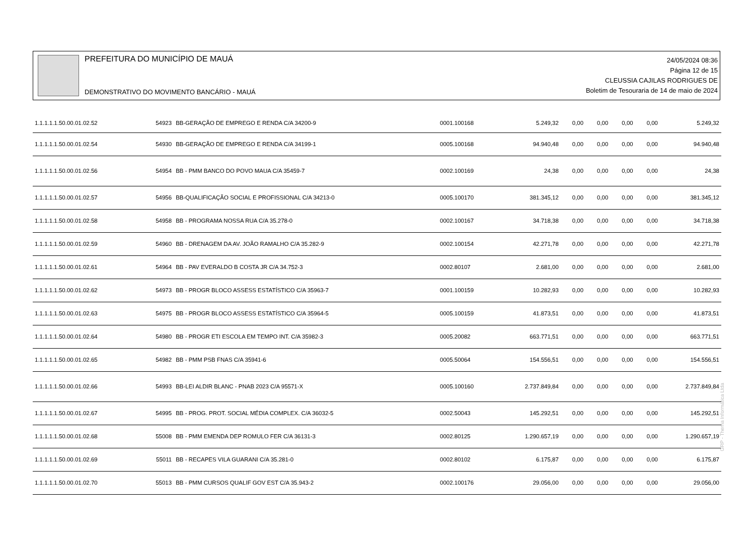PREFEITURA DO MUNICÍPIO DE MAUÁ
DEMONSTRATIVO DO MOVIMENTO BANCÁRIO - MAUÁ
24/05/2024 08:36
Página 12 de 15
CLEUSSIA CAJILAS RODRIGUES DE
Boletim de Tesouraria de 14 de maio de 2024
| 1.1.1.1.1.50.00.01.02.52 | 54923 | BB-GERAÇÃO DE EMPREGO E RENDA C/A 34200-9 | 0001.100168 | 5.249,32 | 0,00 | 0,00 | 0,00 | 0,00 | 5.249,32 |
| 1.1.1.1.1.50.00.01.02.54 | 54930 | BB-GERAÇÃO DE EMPREGO E RENDA C/A 34199-1 | 0005.100168 | 94.940,48 | 0,00 | 0,00 | 0,00 | 0,00 | 94.940,48 |
| 1.1.1.1.1.50.00.01.02.56 | 54954 | BB - PMM BANCO DO POVO MAUA C/A 35459-7 | 0002.100169 | 24,38 | 0,00 | 0,00 | 0,00 | 0,00 | 24,38 |
| 1.1.1.1.1.50.00.01.02.57 | 54956 | BB-QUALIFICAÇÃO SOCIAL E PROFISSIONAL C/A 34213-0 | 0005.100170 | 381.345,12 | 0,00 | 0,00 | 0,00 | 0,00 | 381.345,12 |
| 1.1.1.1.1.50.00.01.02.58 | 54958 | BB - PROGRAMA NOSSA RUA C/A 35.278-0 | 0002.100167 | 34.718,38 | 0,00 | 0,00 | 0,00 | 0,00 | 34.718,38 |
| 1.1.1.1.1.50.00.01.02.59 | 54960 | BB - DRENAGEM DA AV. JOÃO RAMALHO C/A 35.282-9 | 0002.100154 | 42.271,78 | 0,00 | 0,00 | 0,00 | 0,00 | 42.271,78 |
| 1.1.1.1.1.50.00.01.02.61 | 54964 | BB - PAV EVERALDO B COSTA JR C/A 34.752-3 | 0002.80107 | 2.681,00 | 0,00 | 0,00 | 0,00 | 0,00 | 2.681,00 |
| 1.1.1.1.1.50.00.01.02.62 | 54973 | BB - PROGR BLOCO ASSESS ESTATÍSTICO C/A 35963-7 | 0001.100159 | 10.282,93 | 0,00 | 0,00 | 0,00 | 0,00 | 10.282,93 |
| 1.1.1.1.1.50.00.01.02.63 | 54975 | BB - PROGR BLOCO ASSESS ESTATÍSTICO C/A 35964-5 | 0005.100159 | 41.873,51 | 0,00 | 0,00 | 0,00 | 0,00 | 41.873,51 |
| 1.1.1.1.1.50.00.01.02.64 | 54980 | BB - PROGR ETI ESCOLA EM TEMPO INT. C/A 35982-3 | 0005.20082 | 663.771,51 | 0,00 | 0,00 | 0,00 | 0,00 | 663.771,51 |
| 1.1.1.1.1.50.00.01.02.65 | 54982 | BB - PMM PSB FNAS C/A 35941-6 | 0005.50064 | 154.556,51 | 0,00 | 0,00 | 0,00 | 0,00 | 154.556,51 |
| 1.1.1.1.1.50.00.01.02.66 | 54993 | BB-LEI ALDIR BLANC - PNAB 2023 C/A 95571-X | 0005.100160 | 2.737.849,84 | 0,00 | 0,00 | 0,00 | 0,00 | 2.737.849,84 |
| 1.1.1.1.1.50.00.01.02.67 | 54995 | BB - PROG. PROT. SOCIAL MÉDIA COMPLEX. C/A 36032-5 | 0002.50043 | 145.292,51 | 0,00 | 0,00 | 0,00 | 0,00 | 145.292,51 |
| 1.1.1.1.1.50.00.01.02.68 | 55008 | BB - PMM EMENDA DEP ROMULO FER C/A 36131-3 | 0002.80125 | 1.290.657,19 | 0,00 | 0,00 | 0,00 | 0,00 | 1.290.657,19 |
| 1.1.1.1.1.50.00.01.02.69 | 55011 | BB - RECAPES VILA GUARANI C/A 35.281-0 | 0002.80102 | 6.175,87 | 0,00 | 0,00 | 0,00 | 0,00 | 6.175,87 |
| 1.1.1.1.1.50.00.01.02.70 | 55013 | BB - PMM CURSOS QUALIF GOV EST C/A 35.943-2 | 0002.100176 | 29.056,00 | 0,00 | 0,00 | 0,00 | 0,00 | 29.056,00 |
GRP - Thema Informática Ltda